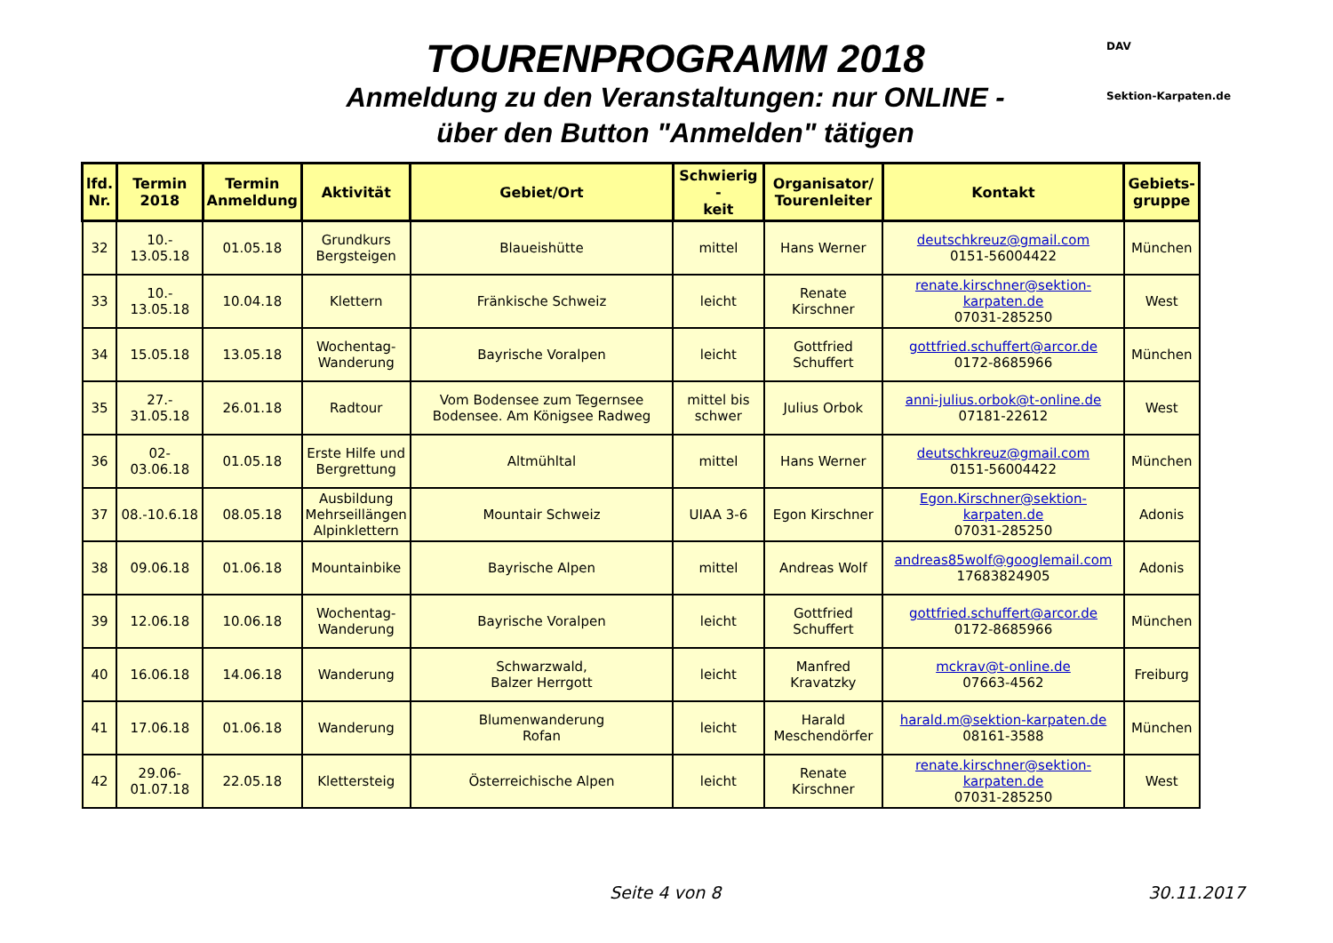DAV
Sektion-Karpaten.de
TOURENPROGRAMM 2018
Anmeldung zu den Veranstaltungen: nur ONLINE -
über den Button "Anmelden" tätigen
| lfd. Nr. | Termin 2018 | Termin Anmeldung | Aktivität | Gebiet/Ort | Schwierig - keit | Organisator/ Tourenleiter | Kontakt | Gebiets- gruppe |
| --- | --- | --- | --- | --- | --- | --- | --- | --- |
| 32 | 10.- 13.05.18 | 01.05.18 | Grundkurs Bergsteigen | Blaueishütte | mittel | Hans Werner | deutschkreuz@gmail.com 0151-56004422 | München |
| 33 | 10.- 13.05.18 | 10.04.18 | Klettern | Fränkische Schweiz | leicht | Renate Kirschner | renate.kirschner@sektion-karpaten.de 07031-285250 | West |
| 34 | 15.05.18 | 13.05.18 | Wochentag- Wanderung | Bayrische Voralpen | leicht | Gottfried Schuffert | gottfried.schuffert@arcor.de 0172-8685966 | München |
| 35 | 27.- 31.05.18 | 26.01.18 | Radtour | Vom Bodensee zum Tegernsee Bodensee. Am Königsee Radweg | mittel bis schwer | Julius Orbok | anni-julius.orbok@t-online.de 07181-22612 | West |
| 36 | 02-03.06.18 | 01.05.18 | Erste Hilfe und Bergrettung | Altmühltal | mittel | Hans Werner | deutschkreuz@gmail.com 0151-56004422 | München |
| 37 | 08.-10.6.18 | 08.05.18 | Ausbildung Mehrseillängen Alpinklettern | Mountair Schweiz | UIAA 3-6 | Egon Kirschner | Egon.Kirschner@sektion-karpaten.de 07031-285250 | Adonis |
| 38 | 09.06.18 | 01.06.18 | Mountainbike | Bayrische Alpen | mittel | Andreas Wolf | andreas85wolf@googlemail.com 17683824905 | Adonis |
| 39 | 12.06.18 | 10.06.18 | Wochentag- Wanderung | Bayrische Voralpen | leicht | Gottfried Schuffert | gottfried.schuffert@arcor.de 0172-8685966 | München |
| 40 | 16.06.18 | 14.06.18 | Wanderung | Schwarzwald, Balzer Herrgott | leicht | Manfred Kravatzky | mckrav@t-online.de 07663-4562 | Freiburg |
| 41 | 17.06.18 | 01.06.18 | Wanderung | Blumenwanderung Rofan | leicht | Harald Meschendörfer | harald.m@sektion-karpaten.de 08161-3588 | München |
| 42 | 29.06- 01.07.18 | 22.05.18 | Klettersteig | Österreichische Alpen | leicht | Renate Kirschner | renate.kirschner@sektion-karpaten.de 07031-285250 | West |
Seite 4 von 8 30.11.2017